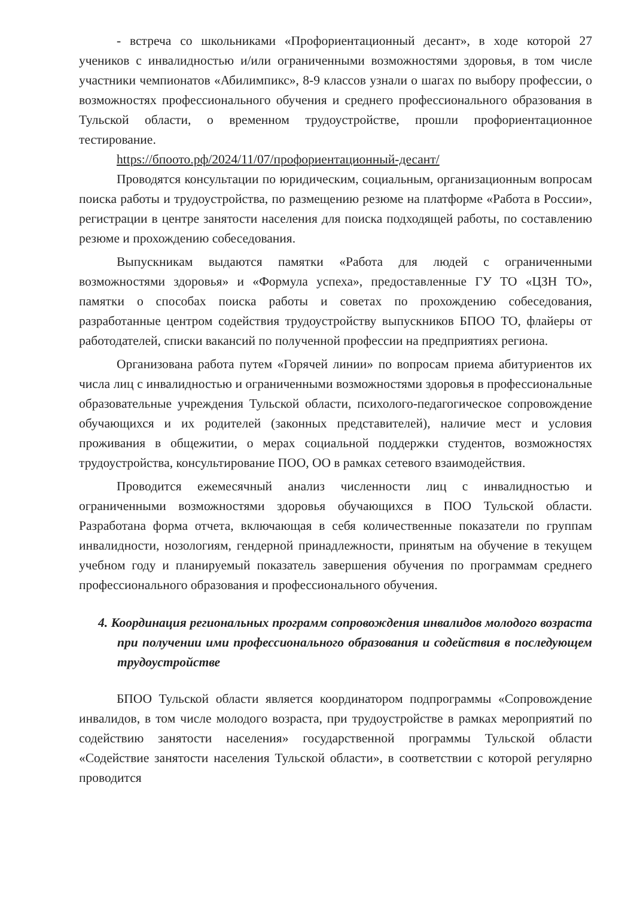- встреча со школьниками «Профориентационный десант», в ходе которой 27 учеников с инвалидностью и/или ограниченными возможностями здоровья, в том числе участники чемпионатов «Абилимпикс», 8-9 классов узнали о шагах по выбору профессии, о возможностях профессионального обучения и среднего профессионального образования в Тульской области, о временном трудоустройстве, прошли профориентационное тестирование.
https://бпоото.рф/2024/11/07/профориентационный-десант/
Проводятся консультации по юридическим, социальным, организационным вопросам поиска работы и трудоустройства, по размещению резюме на платформе «Работа в России», регистрации в центре занятости населения для поиска подходящей работы, по составлению резюме и прохождению собеседования.
Выпускникам выдаются памятки «Работа для людей с ограниченными возможностями здоровья» и «Формула успеха», предоставленные ГУ ТО «ЦЗН ТО», памятки о способах поиска работы и советах по прохождению собеседования, разработанные центром содействия трудоустройству выпускников БПОО ТО, флайеры от работодателей, списки вакансий по полученной профессии на предприятиях региона.
Организована работа путем «Горячей линии» по вопросам приема абитуриентов их числа лиц с инвалидностью и ограниченными возможностями здоровья в профессиональные образовательные учреждения Тульской области, психолого-педагогическое сопровождение обучающихся и их родителей (законных представителей), наличие мест и условия проживания в общежитии, о мерах социальной поддержки студентов, возможностях трудоустройства, консультирование ПОО, ОО в рамках сетевого взаимодействия.
Проводится ежемесячный анализ численности лиц с инвалидностью и ограниченными возможностями здоровья обучающихся в ПОО Тульской области. Разработана форма отчета, включающая в себя количественные показатели по группам инвалидности, нозологиям, гендерной принадлежности, принятым на обучение в текущем учебном году и планируемый показатель завершения обучения по программам среднего профессионального образования и профессионального обучения.
4. Координация региональных программ сопровождения инвалидов молодого возраста при получении ими профессионального образования и содействия в последующем трудоустройстве
БПОО Тульской области является координатором подпрограммы «Сопровождение инвалидов, в том числе молодого возраста, при трудоустройстве в рамках мероприятий по содействию занятости населения» государственной программы Тульской области «Содействие занятости населения Тульской области», в соответствии с которой регулярно проводится